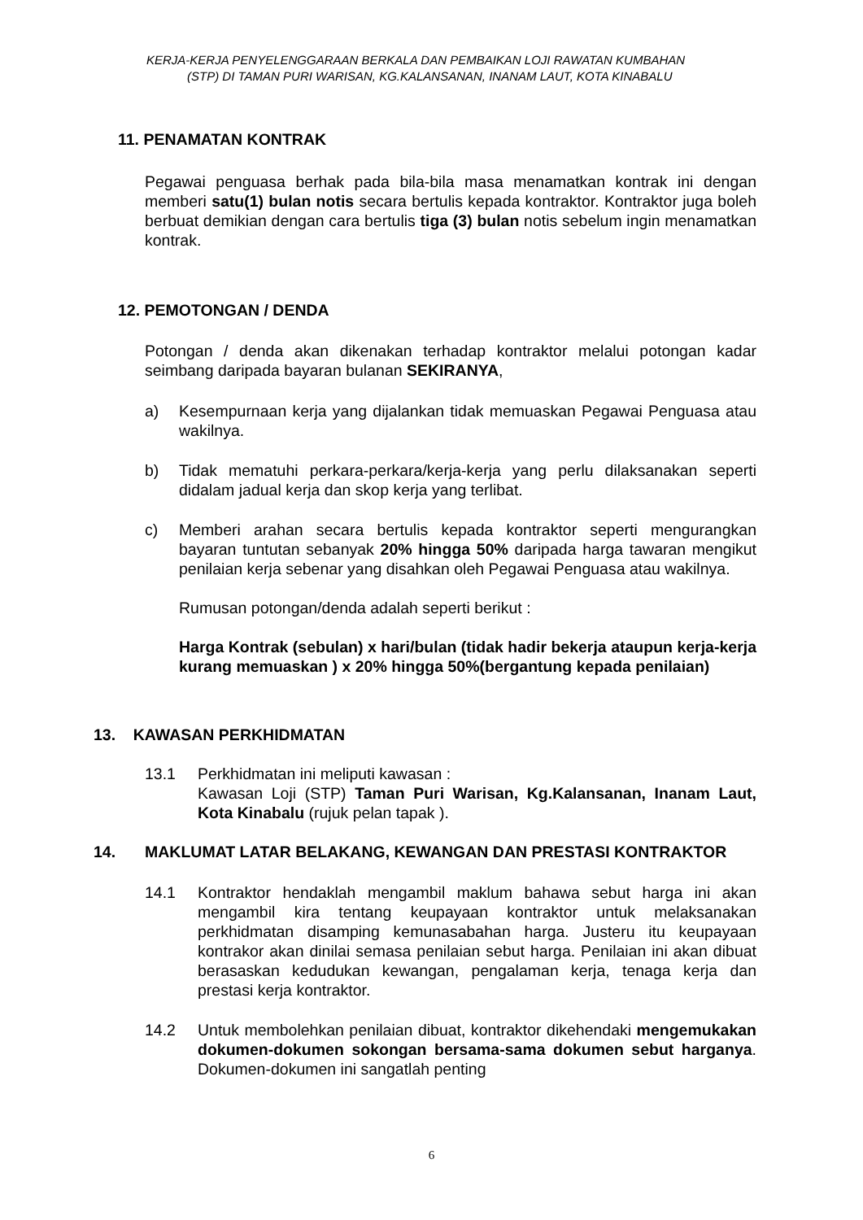KERJA-KERJA PENYELENGGARAAN BERKALA DAN PEMBAIKAN LOJI RAWATAN KUMBAHAN
(STP) DI TAMAN PURI WARISAN, KG.KALANSANAN, INANAM LAUT, KOTA KINABALU
11. PENAMATAN KONTRAK
Pegawai penguasa berhak pada bila-bila masa menamatkan kontrak ini dengan memberi satu(1) bulan notis secara bertulis kepada kontraktor. Kontraktor juga boleh berbuat demikian dengan cara bertulis tiga (3) bulan notis sebelum ingin menamatkan kontrak.
12. PEMOTONGAN / DENDA
Potongan / denda akan dikenakan terhadap kontraktor melalui potongan kadar seimbang daripada bayaran bulanan SEKIRANYA,
a) Kesempurnaan kerja yang dijalankan tidak memuaskan Pegawai Penguasa atau wakilnya.
b) Tidak mematuhi perkara-perkara/kerja-kerja yang perlu dilaksanakan seperti didalam jadual kerja dan skop kerja yang terlibat.
c) Memberi arahan secara bertulis kepada kontraktor seperti mengurangkan bayaran tuntutan sebanyak 20% hingga 50% daripada harga tawaran mengikut penilaian kerja sebenar yang disahkan oleh Pegawai Penguasa atau wakilnya.
Rumusan potongan/denda adalah seperti berikut :
Harga Kontrak (sebulan) x hari/bulan (tidak hadir bekerja ataupun kerja-kerja kurang memuaskan ) x 20% hingga 50%(bergantung kepada penilaian)
13. KAWASAN PERKHIDMATAN
13.1 Perkhidmatan ini meliputi kawasan :
Kawasan Loji (STP) Taman Puri Warisan, Kg.Kalansanan, Inanam Laut, Kota Kinabalu (rujuk pelan tapak ).
14. MAKLUMAT LATAR BELAKANG, KEWANGAN DAN PRESTASI KONTRAKTOR
14.1 Kontraktor hendaklah mengambil maklum bahawa sebut harga ini akan mengambil kira tentang keupayaan kontraktor untuk melaksanakan perkhidmatan disamping kemunasabahan harga. Justeru itu keupayaan kontrakor akan dinilai semasa penilaian sebut harga. Penilaian ini akan dibuat berasaskan kedudukan kewangan, pengalaman kerja, tenaga kerja dan prestasi kerja kontraktor.
14.2 Untuk membolehkan penilaian dibuat, kontraktor dikehendaki mengemukakan dokumen-dokumen sokongan bersama-sama dokumen sebut harganya. Dokumen-dokumen ini sangatlah penting
6